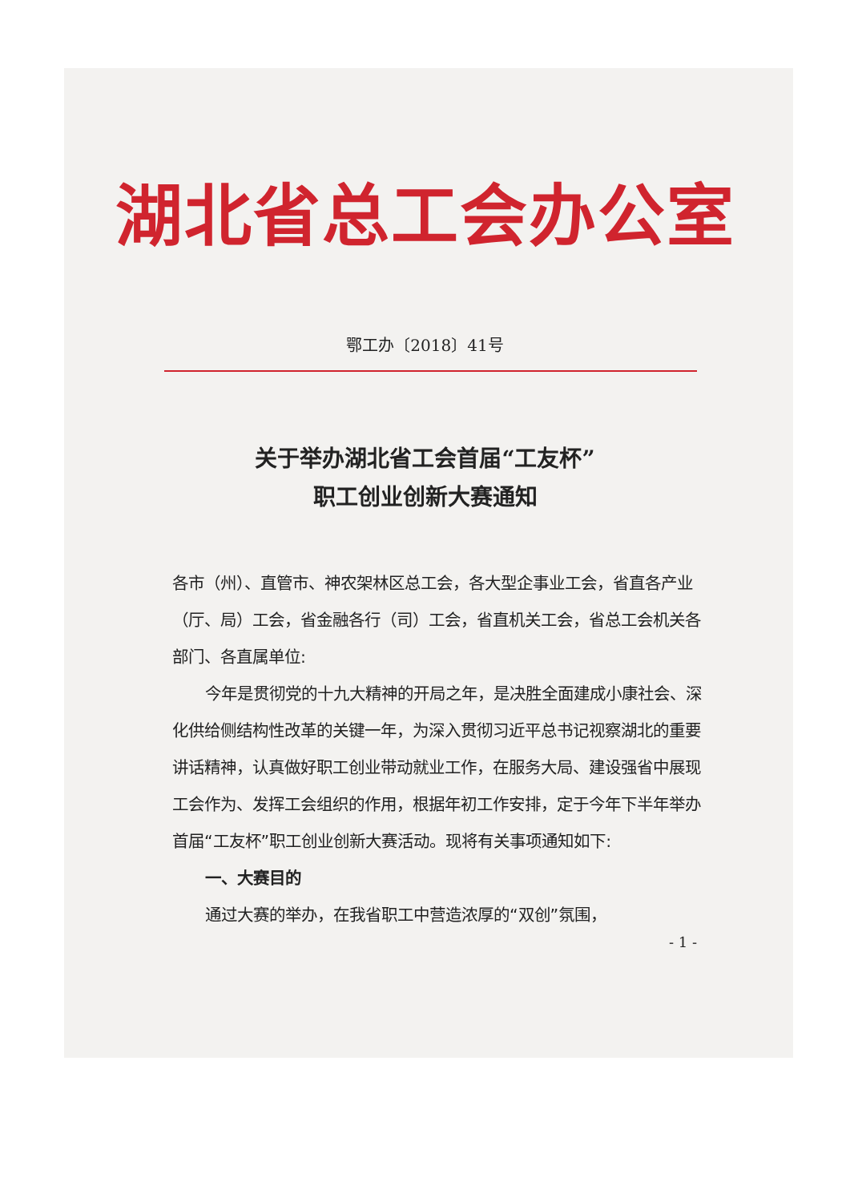湖北省总工会办公室
鄂工办〔2018〕41号
关于举办湖北省工会首届“工友杯”
职工创业创新大赛通知
各市（州）、直管市、神农架林区总工会，各大型企事业工会，省直各产业（厅、局）工会，省金融各行（司）工会，省直机关工会，省总工会机关各部门、各直属单位:
今年是贯彻党的十九大精神的开局之年，是决胜全面建成小康社会、深化供给侧结构性改革的关键一年，为深入贯彻习近平总书记视察湖北的重要讲话精神，认真做好职工创业带动就业工作，在服务大局、建设强省中展现工会作为、发挥工会组织的作用，根据年初工作安排，定于今年下半年举办首届“工友杯”职工创业创新大赛活动。现将有关事项通知如下:
一、大赛目的
通过大赛的举办，在我省职工中营造浓厚的“双创”氛围，
- 1 -